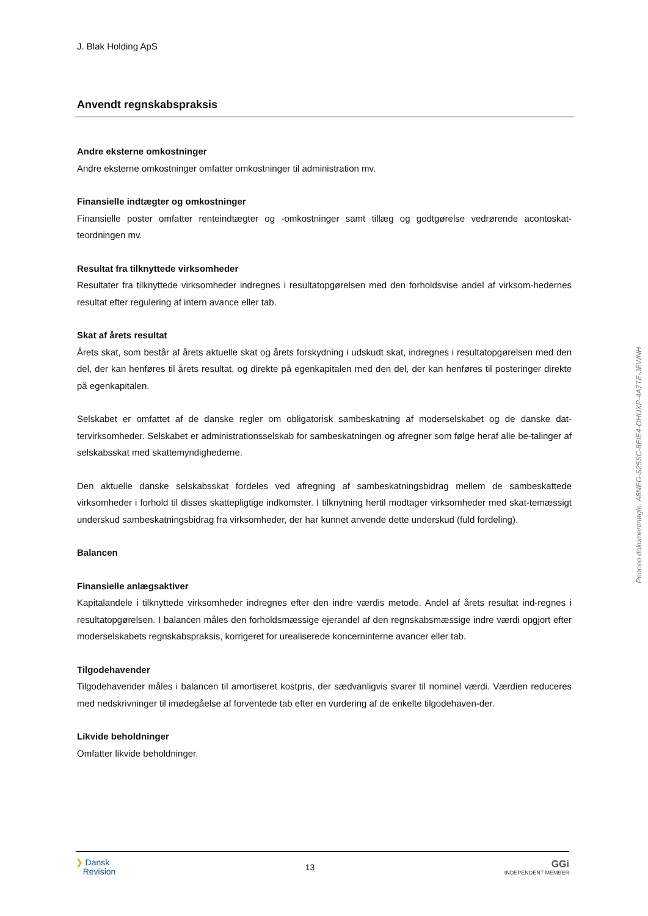J. Blak Holding ApS
Anvendt regnskabspraksis
Andre eksterne omkostninger
Andre eksterne omkostninger omfatter omkostninger til administration mv.
Finansielle indtægter og omkostninger
Finansielle poster omfatter renteindtægter og -omkostninger samt tillæg og godtgørelse vedrørende acontoskat-teordningen mv.
Resultat fra tilknyttede virksomheder
Resultater fra tilknyttede virksomheder indregnes i resultatopgørelsen med den forholdsvise andel af virksom-hedernes resultat efter regulering af intern avance eller tab.
Skat af årets resultat
Årets skat, som består af årets aktuelle skat og årets forskydning i udskudt skat, indregnes i resultatopgørelsen med den del, der kan henføres til årets resultat, og direkte på egenkapitalen med den del, der kan henføres til posteringer direkte på egenkapitalen.
Selskabet er omfattet af de danske regler om obligatorisk sambeskatning af moderselskabet og de danske dat-tervirksomheder. Selskabet er administrationsselskab for sambeskatningen og afregner som følge heraf alle be-talinger af selskabsskat med skattemyndighederne.
Den aktuelle danske selskabsskat fordeles ved afregning af sambeskatningsbidrag mellem de sambeskattede virksomheder i forhold til disses skattepligtige indkomster. I tilknytning hertil modtager virksomheder med skat-temæssigt underskud sambeskatningsbidrag fra virksomheder, der har kunnet anvende dette underskud (fuld fordeling).
Balancen
Finansielle anlægsaktiver
Kapitalandele i tilknyttede virksomheder indregnes efter den indre værdis metode. Andel af årets resultat ind-regnes i resultatopgørelsen. I balancen måles den forholdsmæssige ejerandel af den regnskabsmæssige indre værdi opgjort efter moderselskabets regnskabspraksis, korrigeret for urealiserede koncerninterne avancer eller tab.
Tilgodehavender
Tilgodehavender måles i balancen til amortiseret kostpris, der sædvanligvis svarer til nominel værdi. Værdien reduceres med nedskrivninger til imødegåelse af forventede tab efter en vurdering af de enkelte tilgodehaven-der.
Likvide beholdninger
Omfatter likvide beholdninger.
Penneo dokumentnøgle: A8NEG-S25SC-8EIE4-OHUXP-4A7TE-JEWNH
❯ Dansk
Revision
13
GGi
INDEPENDENT MEMBER